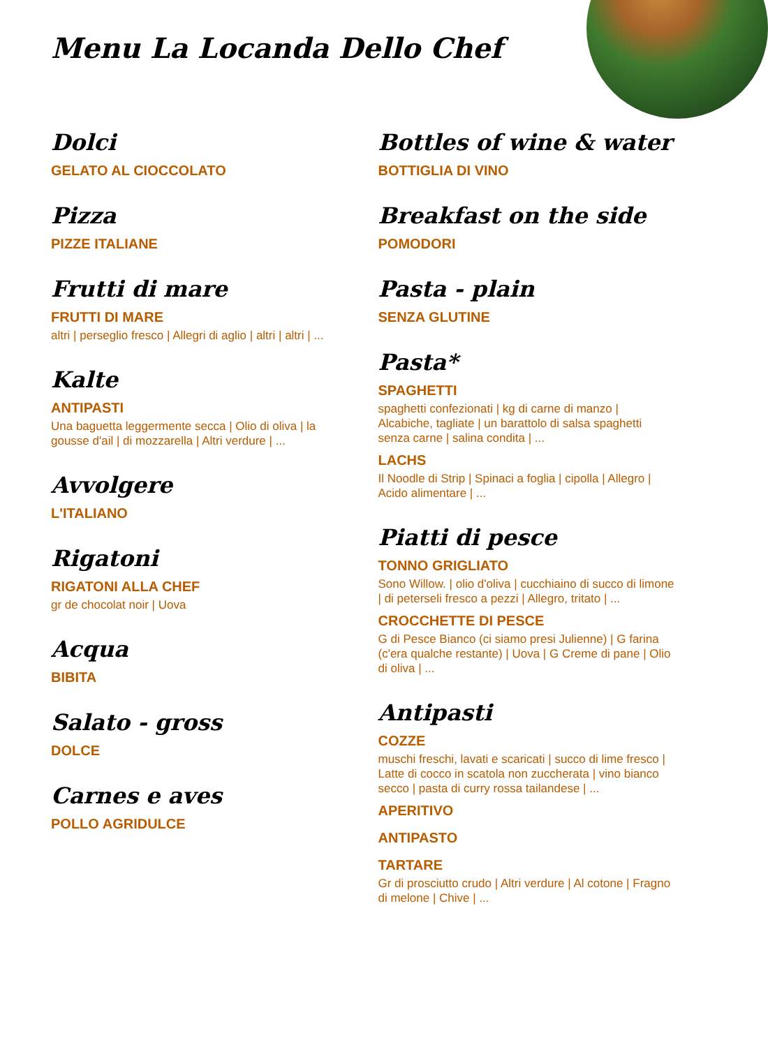Menu La Locanda Dello Chef
Dolci
GELATO AL CIOCCOLATO
Pizza
PIZZE ITALIANE
Frutti di mare
FRUTTI DI MARE
altri | perseglio fresco | Allegri di aglio | altri | altri | ...
Kalte
ANTIPASTI
Una baguetta leggermente secca | Olio di oliva | la gousse d'ail | di mozzarella | Altri verdure | ...
Avvolgere
L'ITALIANO
Rigatoni
RIGATONI ALLA CHEF
gr de chocolat noir | Uova
Acqua
BIBITA
Salato - gross
DOLCE
Carnes e aves
POLLO AGRIDULCE
Bottles of wine & water
BOTTIGLIA DI VINO
Breakfast on the side
POMODORI
Pasta - plain
SENZA GLUTINE
Pasta*
SPAGHETTI
spaghetti confezionati | kg di carne di manzo | Alcabiche, tagliate | un barattolo di salsa spaghetti senza carne | salina condita | ...
LACHS
Il Noodle di Strip | Spinaci a foglia | cipolla | Allegro | Acido alimentare | ...
Piatti di pesce
TONNO GRIGLIATO
Sono Willow. | olio d'oliva | cucchiaino di succo di limone | di peterseli fresco a pezzi | Allegro, tritato | ...
CROCCHETTE DI PESCE
G di Pesce Bianco (ci siamo presi Julienne) | G farina (c'era qualche restante) | Uova | G Creme di pane | Olio di oliva | ...
Antipasti
COZZE
muschi freschi, lavati e scaricati | succo di lime fresco | Latte di cocco in scatola non zuccherata | vino bianco secco | pasta di curry rossa tailandese | ...
APERITIVO
ANTIPASTO
TARTARE
Gr di prosciutto crudo | Altri verdure | Al cotone | Fragno di melone | Chive | ...